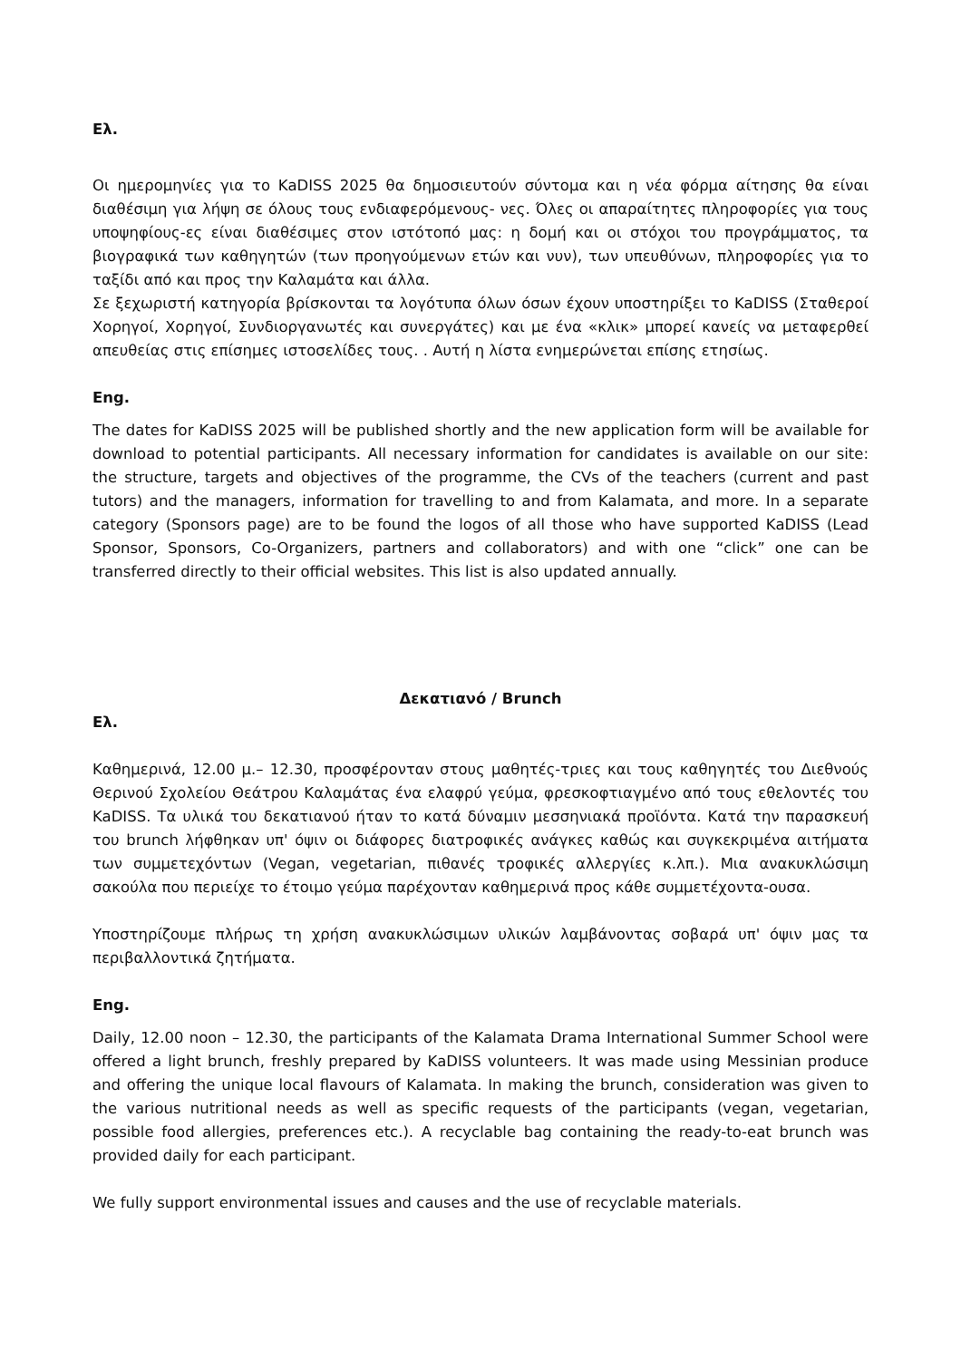Ελ.
Οι ημερομηνίες για το KaDISS 2025 θα δημοσιευτούν σύντομα και η νέα φόρμα αίτησης θα είναι διαθέσιμη για λήψη σε όλους τους ενδιαφερόμενους- νες. Όλες οι απαραίτητες πληροφορίες για τους υποψηφίους-ες είναι διαθέσιμες στον ιστότοπό μας: η δομή και οι στόχοι του προγράμματος, τα βιογραφικά των καθηγητών (των προηγούμενων ετών και νυν), των υπευθύνων, πληροφορίες για το ταξίδι από και προς την Καλαμάτα και άλλα.
Σε ξεχωριστή κατηγορία βρίσκονται τα λογότυπα όλων όσων έχουν υποστηρίξει το KaDISS (Σταθεροί Χορηγοί, Χορηγοί, Συνδιοργανωτές και συνεργάτες) και με ένα «κλικ» μπορεί κανείς να μεταφερθεί απευθείας στις επίσημες ιστοσελίδες τους. . Αυτή η λίστα ενημερώνεται επίσης ετησίως.
Eng.
The dates for KaDISS 2025 will be published shortly and the new application form will be available for download to potential participants. All necessary information for candidates is available on our site: the structure, targets and objectives of the programme, the CVs of the teachers (current and past tutors) and the managers, information for travelling to and from Kalamata, and more. In a separate category (Sponsors page) are to be found the logos of all those who have supported KaDISS (Lead Sponsor, Sponsors, Co-Organizers, partners and collaborators) and with one “click” one can be transferred directly to their official websites. This list is also updated annually.
Δεκατιανό / Brunch
Ελ.
Καθημερινά, 12.00 μ.– 12.30, προσφέρονταν στους μαθητές-τριες και τους καθηγητές του Διεθνούς Θερινού Σχολείου Θεάτρου Καλαμάτας ένα ελαφρύ γεύμα, φρεσκοφτιαγμένο από τους εθελοντές του KaDISS. Τα υλικά του δεκατιανού ήταν το κατά δύναμιν μεσσηνιακά προϊόντα. Κατά την παρασκευή του brunch λήφθηκαν υπ' όψιν οι διάφορες διατροφικές ανάγκες καθώς και συγκεκριμένα αιτήματα των συμμετεχόντων (Vegan, vegetarian, πιθανές τροφικές αλλεργίες κ.λπ.). Μια ανακυκλώσιμη σακούλα που περιείχε το έτοιμο γεύμα παρέχονταν καθημερινά προς κάθε συμμετέχοντα-ουσα.
Υποστηρίζουμε πλήρως τη χρήση ανακυκλώσιμων υλικών λαμβάνοντας σοβαρά υπ' όψιν μας τα περιβαλλοντικά ζητήματα.
Eng.
Daily, 12.00 noon – 12.30, the participants of the Kalamata Drama International Summer School were offered a light brunch, freshly prepared by KaDISS volunteers. It was made using Messinian produce and offering the unique local flavours of Kalamata. In making the brunch, consideration was given to the various nutritional needs as well as specific requests of the participants (vegan, vegetarian, possible food allergies, preferences etc.). A recyclable bag containing the ready-to-eat brunch was provided daily for each participant.
We fully support environmental issues and causes and the use of recyclable materials.